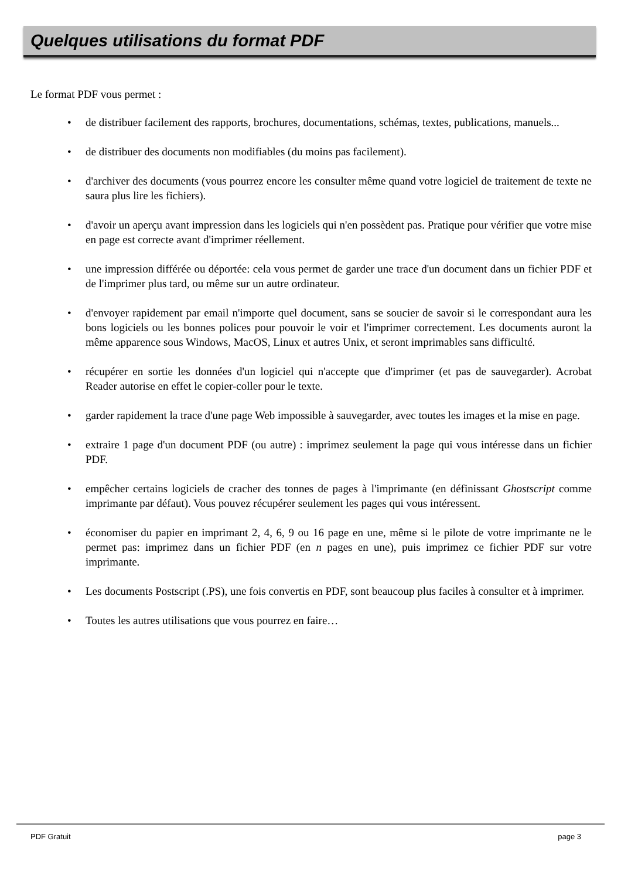Quelques utilisations du format PDF
Le format PDF vous permet :
• de distribuer facilement des rapports, brochures, documentations, schémas, textes, publications, manuels...
• de distribuer des documents non modifiables (du moins pas facilement).
• d'archiver des documents (vous pourrez encore les consulter même quand votre logiciel de traitement de texte ne saura plus lire les fichiers).
• d'avoir un aperçu avant impression dans les logiciels qui n'en possèdent pas. Pratique pour vérifier que votre mise en page est correcte avant d'imprimer réellement.
• une impression différée ou déportée: cela vous permet de garder une trace d'un document dans un fichier PDF et de l'imprimer plus tard, ou même sur un autre ordinateur.
• d'envoyer rapidement par email n'importe quel document, sans se soucier de savoir si le correspondant aura les bons logiciels ou les bonnes polices pour pouvoir le voir et l'imprimer correctement. Les documents auront la même apparence sous Windows, MacOS, Linux et autres Unix, et seront imprimables sans difficulté.
• récupérer en sortie les données d'un logiciel qui n'accepte que d'imprimer (et pas de sauvegarder). Acrobat Reader autorise en effet le copier-coller pour le texte.
• garder rapidement la trace d'une page Web impossible à sauvegarder, avec toutes les images et la mise en page.
• extraire 1 page d'un document PDF (ou autre) : imprimez seulement la page qui vous intéresse dans un fichier PDF.
• empêcher certains logiciels de cracher des tonnes de pages à l'imprimante (en définissant Ghostscript comme imprimante par défaut). Vous pouvez récupérer seulement les pages qui vous intéressent.
• économiser du papier en imprimant 2, 4, 6, 9 ou 16 page en une, même si le pilote de votre imprimante ne le permet pas: imprimez dans un fichier PDF (en n pages en une), puis imprimez ce fichier PDF sur votre imprimante.
• Les documents Postscript (.PS), une fois convertis en PDF, sont beaucoup plus faciles à consulter et à imprimer.
• Toutes les autres utilisations que vous pourrez en faire…
PDF Gratuit page 3